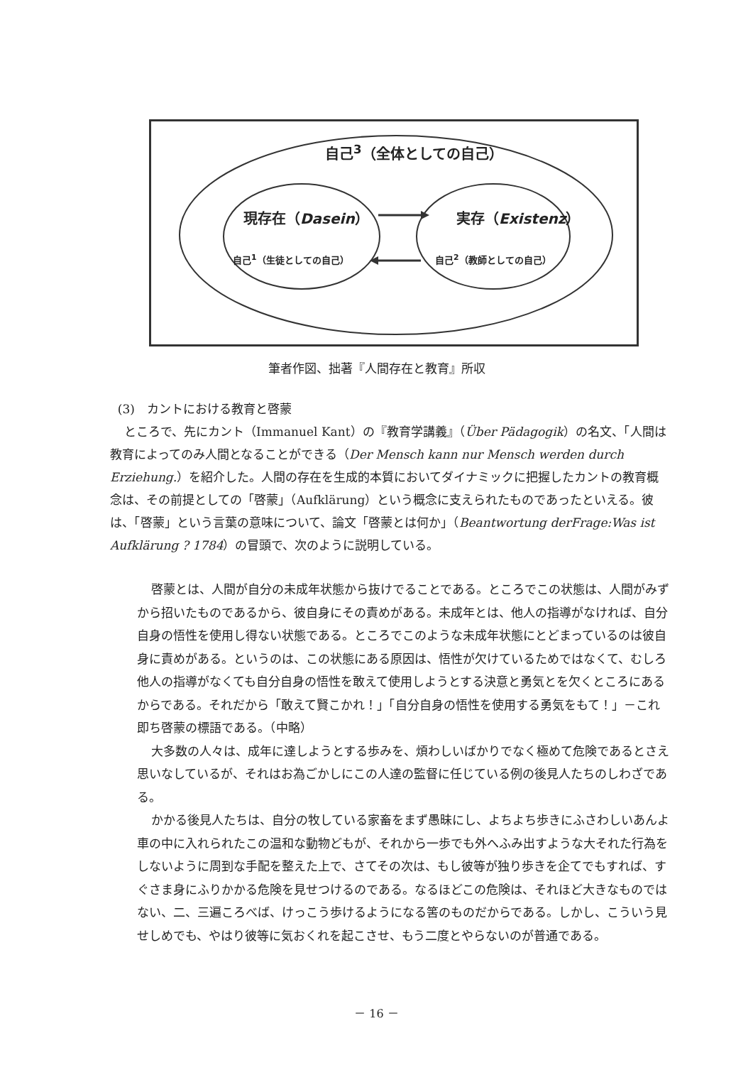自己<sup>3</sup>（全体としての自己）
現存在（Dasein）
自己<sup>1</sup>（生徒としての自己）
実存（Existenz）
自己<sup>2</sup>（教師としての自己）
筆者作図、拙著『人間存在と教育』所収
(3)　カントにおける教育と啓蒙
ところで、先にカント（Immanuel Kant）の『教育学講義』（Über Pädagogik）の名文、「人間は教育によってのみ人間となることができる（Der Mensch kann nur Mensch werden durch Erziehung.）を紹介した。人間の存在を生成的本質においてダイナミックに把握したカントの教育概念は、その前提としての「啓蒙」（Aufklärung）という概念に支えられたものであったといえる。彼は、「啓蒙」という言葉の意味について、論文「啓蒙とは何か」（Beantwortung derFrage:Was ist Aufklärung ? 1784）の冒頭で、次のように説明している。
啓蒙とは、人間が自分の未成年状態から抜けでることである。ところでこの状態は、人間がみずから招いたものであるから、彼自身にその責めがある。未成年とは、他人の指導がなければ、自分自身の悟性を使用し得ない状態である。ところでこのような未成年状態にとどまっているのは彼自身に責めがある。というのは、この状態にある原因は、悟性が欠けているためではなくて、むしろ他人の指導がなくても自分自身の悟性を敢えて使用しようとする決意と勇気とを欠くところにあるからである。それだから「敢えて賢こかれ！」「自分自身の悟性を使用する勇気をもて！」－これ即ち啓蒙の標語である。（中略）
大多数の人々は、成年に達しようとする歩みを、煩わしいばかりでなく極めて危険であるとさえ思いなしているが、それはお為ごかしにこの人達の監督に任じている例の後見人たちのしわざである。
かかる後見人たちは、自分の牧している家畜をまず愚昧にし、よちよち歩きにふさわしいあんよ車の中に入れられたこの温和な動物どもが、それから一歩でも外へふみ出すような大それた行為をしないように周到な手配を整えた上で、さてその次は、もし彼等が独り歩きを企てでもすれば、すぐさま身にふりかかる危険を見せつけるのである。なるほどこの危険は、それほど大きなものではない、二、三遍ころべば、けっこう歩けるようになる筈のものだからである。しかし、こういう見せしめでも、やはり彼等に気おくれを起こさせ、もう二度とやらないのが普通である。
－ 16 －